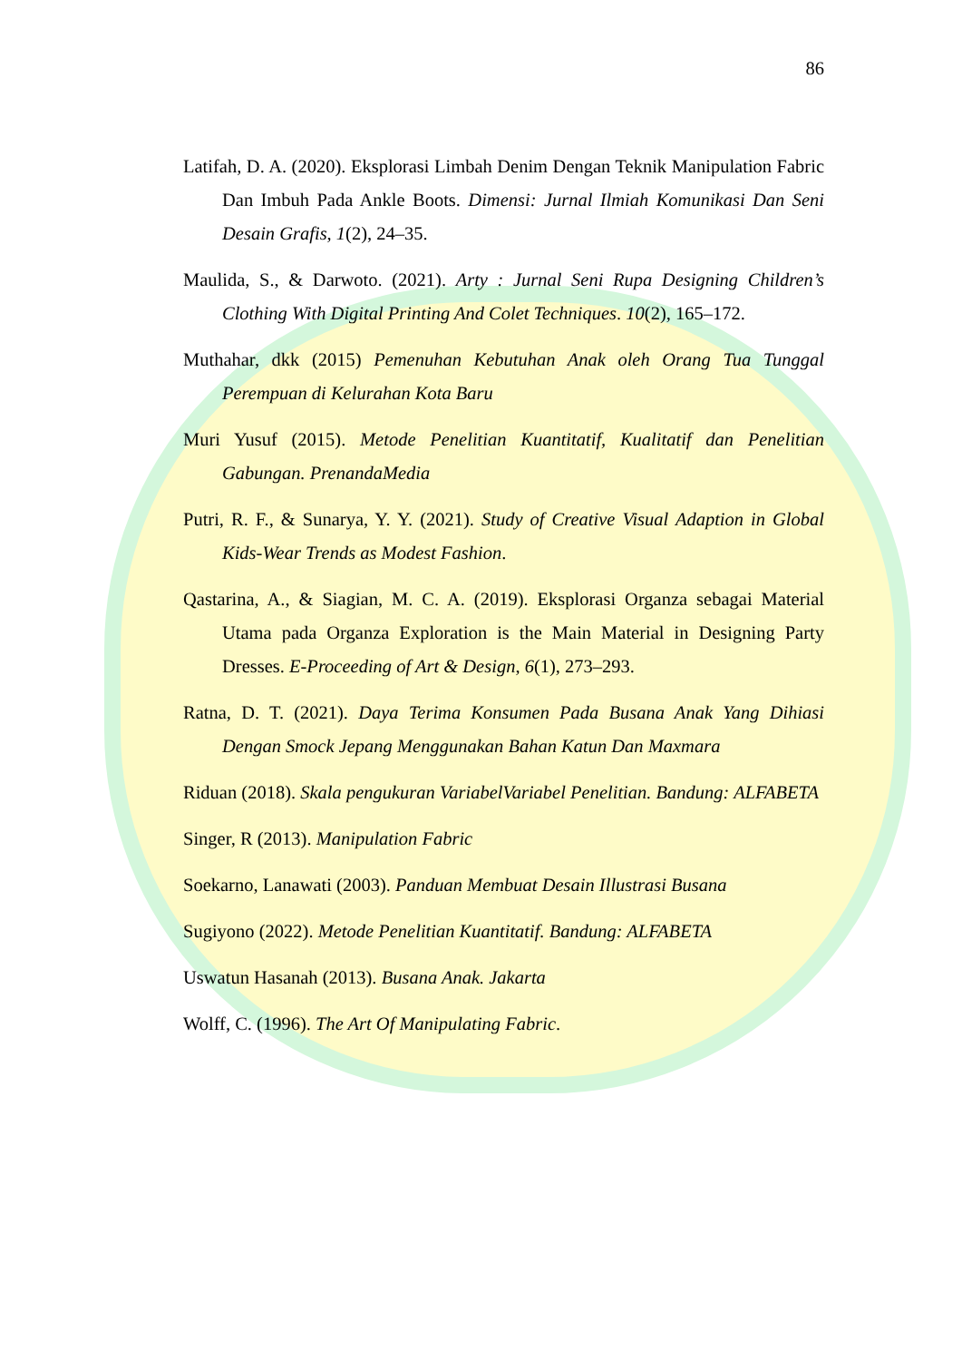86
Latifah, D. A. (2020). Eksplorasi Limbah Denim Dengan Teknik Manipulation Fabric Dan Imbuh Pada Ankle Boots. Dimensi: Jurnal Ilmiah Komunikasi Dan Seni Desain Grafis, 1(2), 24–35.
Maulida, S., & Darwoto. (2021). Arty : Jurnal Seni Rupa Designing Children’s Clothing With Digital Printing And Colet Techniques. 10(2), 165–172.
Muthahar, dkk (2015) Pemenuhan Kebutuhan Anak oleh Orang Tua Tunggal Perempuan di Kelurahan Kota Baru
Muri Yusuf (2015). Metode Penelitian Kuantitatif, Kualitatif dan Penelitian Gabungan. PrenandaMedia
Putri, R. F., & Sunarya, Y. Y. (2021). Study of Creative Visual Adaption in Global Kids-Wear Trends as Modest Fashion.
Qastarina, A., & Siagian, M. C. A. (2019). Eksplorasi Organza sebagai Material Utama pada Organza Exploration is the Main Material in Designing Party Dresses. E-Proceeding of Art & Design, 6(1), 273–293.
Ratna, D. T. (2021). Daya Terima Konsumen Pada Busana Anak Yang Dihiasi Dengan Smock Jepang Menggunakan Bahan Katun Dan Maxmara
Riduan (2018). Skala pengukuran VariabelVariabel Penelitian. Bandung: ALFABETA
Singer, R (2013). Manipulation Fabric
Soekarno, Lanawati (2003). Panduan Membuat Desain Illustrasi Busana
Sugiyono (2022). Metode Penelitian Kuantitatif. Bandung: ALFABETA
Uswatun Hasanah (2013). Busana Anak. Jakarta
Wolff, C. (1996). The Art Of Manipulating Fabric.